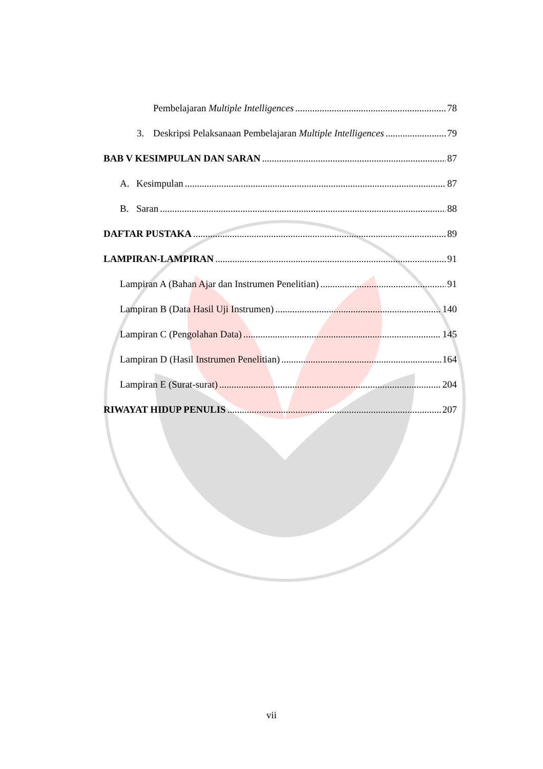Pembelajaran Multiple Intelligences 78
3. Deskripsi Pelaksanaan Pembelajaran Multiple Intelligences 79
BAB V KESIMPULAN DAN SARAN 87
A. Kesimpulan 87
B. Saran 88
DAFTAR PUSTAKA 89
LAMPIRAN-LAMPIRAN 91
Lampiran A (Bahan Ajar dan Instrumen Penelitian) 91
Lampiran B (Data Hasil Uji Instrumen) 140
Lampiran C (Pengolahan Data) 145
Lampiran D (Hasil Instrumen Penelitian) 164
Lampiran E (Surat-surat) 204
RIWAYAT HIDUP PENULIS 207
vii